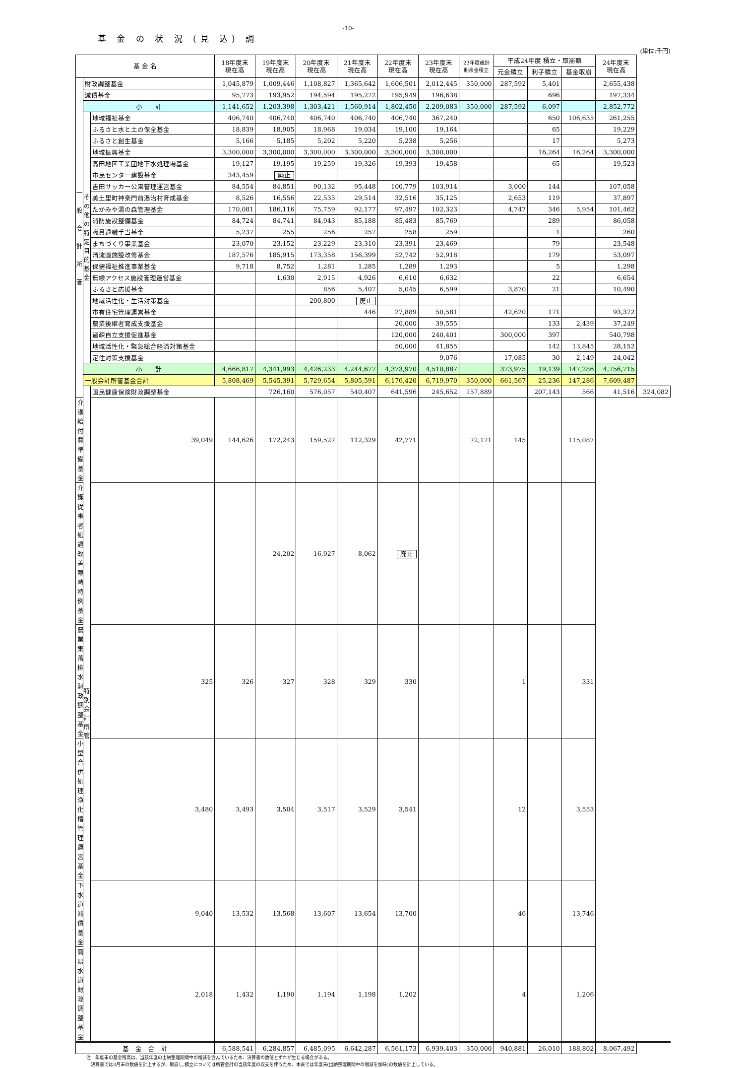-10-
基 金 の 状 況 (見 込) 調
(単位:千円)
| 基 金 名 | | | 18年度末 現在高 | 19年度末 現在高 | 20年度末 現在高 | 21年度末 現在高 | 22年度末 現在高 | 23年度末 現在高 | 23年度歳計 剰余金積立 | 平成24年度 積立・取崩額 | | | 24年度末 現在高 | |
| --- | --- | --- | --- | --- | --- | --- | --- | --- | --- | --- | --- | --- | --- | --- |
| | | | | | | | | | | 元金積立 | 利子積立 | 基金取崩 | | |
| 一 般 会 計 所 管 | 財政調整基金 | | 1,045,879 | 1,009,446 | 1,108,827 | 1,365,642 | 1,606,501 | 2,012,445 | 350,000 | 287,592 | 5,401 | | 2,655,438 | |
| | 減債基金 | | 95,773 | 193,952 | 194,594 | 195,272 | 195,949 | 196,638 | | | 696 | | 197,334 | |
| | 小 計 | | 1,141,652 | 1,203,398 | 1,303,421 | 1,560,914 | 1,802,450 | 2,209,083 | 350,000 | 287,592 | 6,097 | | 2,852,772 | |
| | そ の 他 の 特 定 目 的 基 金 | 地域福祉基金 | 406,740 | 406,740 | 406,740 | 406,740 | 406,740 | 367,240 | | | 650 | 106,635 | 261,255 | |
| | | ふるさと水と土の保全基金 | 18,839 | 18,905 | 18,968 | 19,034 | 19,100 | 19,164 | | | 65 | | 19,229 | |
| | | ふるさと創生基金 | 5,166 | 5,185 | 5,202 | 5,220 | 5,238 | 5,256 | | | 17 | | 5,273 | |
| | | 地域振興基金 | 3,300,000 | 3,300,000 | 3,300,000 | 3,300,000 | 3,300,000 | 3,300,000 | | | 16,264 | 16,264 | 3,300,000 | |
| | | 高田地区工業団地下水処理場基金 | 19,127 | 19,195 | 19,259 | 19,326 | 19,393 | 19,458 | | | 65 | | 19,523 | |
| | | 市民センター建設基金 | 343,459 | 廃止 | | | | | | | | | | |
| | | 吉田サッカー公園管理運営基金 | 84,554 | 84,851 | 90,132 | 95,448 | 100,779 | 103,914 | | 3,000 | 144 | | 107,058 | |
| | | 美土里町神楽門前湯治村育成基金 | 8,526 | 16,556 | 22,535 | 29,514 | 32,516 | 35,125 | | 2,653 | 119 | | 37,897 | |
| | | たかみや湯の森管理基金 | 170,081 | 186,116 | 75,759 | 92,177 | 97,497 | 102,323 | | 4,747 | 346 | 5,954 | 101,462 | |
| | | 消防施設整備基金 | 84,724 | 84,741 | 84,943 | 85,188 | 85,483 | 85,769 | | | 289 | | 86,058 | |
| | | 職員退職手当基金 | 5,237 | 255 | 256 | 257 | 258 | 259 | | | 1 | | 260 | |
| | | まちづくり事業基金 | 23,070 | 23,152 | 23,229 | 23,310 | 23,391 | 23,469 | | | 79 | | 23,548 | |
| | | 清流園施設改修基金 | 187,576 | 185,915 | 173,358 | 156,399 | 52,742 | 52,918 | | | 179 | | 53,097 | |
| | | 保健福祉推進事業基金 | 9,718 | 8,752 | 1,281 | 1,285 | 1,289 | 1,293 | | | 5 | | 1,298 | |
| | | 無線アクセス施設管理運営基金 | | 1,630 | 2,915 | 4,926 | 6,610 | 6,632 | | | 22 | | 6,654 | |
| | | ふるさと応援基金 | | | 856 | 5,407 | 5,045 | 6,599 | | 3,870 | 21 | | 10,490 | |
| | | 地域活性化・生活対策基金 | | | 200,800 | 廃止 | | | | | | | | |
| | | 市有住宅管理運営基金 | | | | 446 | 27,889 | 50,581 | | 42,620 | 171 | | 93,372 | |
| | | 農業後継者育成支援基金 | | | | | 20,000 | 39,555 | | | 133 | 2,439 | 37,249 | |
| | | 過疎自立支援促進基金 | | | | | 120,000 | 240,401 | | 300,000 | 397 | | 540,798 | |
| | | 地域活性化・緊急総合経済対策基金 | | | | | 50,000 | 41,855 | | | 142 | 13,845 | 28,152 | |
| | | 定住対策支援基金 | | | | | | 9,076 | | 17,085 | 30 | 2,149 | 24,042 | |
| | 小 計 | | 4,666,817 | 4,341,993 | 4,426,233 | 4,244,677 | 4,373,970 | 4,510,887 | | 373,975 | 19,139 | 147,286 | 4,756,715 | |
| | 一般会計所管基金合計 | | 5,808,469 | 5,545,391 | 5,729,654 | 5,805,591 | 6,176,420 | 6,719,970 | 350,000 | 661,567 | 25,236 | 147,286 | 7,609,487 | |
| | 特 別 会 計 所 管 | 国民健康保険財政調整基金 | | 726,160 | 576,057 | 540,407 | 641,596 | 245,652 | 157,889 | | 207,143 | 566 | 41,516 | 324,082 |
| 介護給付費準備基金 | | 39,049 | 144,626 | 172,243 | 159,527 | 112,329 | 42,771 | | 72,171 | 145 | | 115,087 | | |
| 介護従事者処遇改善臨時特例基金 | | | | 24,202 | 16,927 | 8,062 | 廃止 | | | | | | | |
| 農業集落排水財政調整基金 | | 325 | 326 | 327 | 328 | 329 | 330 | | | 1 | | 331 | | |
| 小型合併処理浄化槽管理運営基金 | | 3,480 | 3,493 | 3,504 | 3,517 | 3,529 | 3,541 | | | 12 | | 3,553 | | |
| 下水道減債基金 | | 9,040 | 13,532 | 13,568 | 13,607 | 13,654 | 13,700 | | | 46 | | 13,746 | | |
| 簡易水道財政調整基金 | | 2,018 | 1,432 | 1,190 | 1,194 | 1,198 | 1,202 | | | 4 | | 1,206 | | |
| 基 金 合 計 | | | 6,588,541 | 6,284,857 | 6,485,095 | 6,642,287 | 6,561,173 | 6,939,403 | 350,000 | 940,881 | 26,010 | 188,802 | 8,067,492 | |
注　年度末の基金残高は、当該年度の出納整理期間中の増減を含んでいるため、決算書の数値とずれが生じる場合がある。
　決算書では3月末の数値を計上するが、取崩し,積立については所管会計の当該年度の収支を伴うため、本表では年度末(出納整理期間中の増減を加味)の数値を計上している。